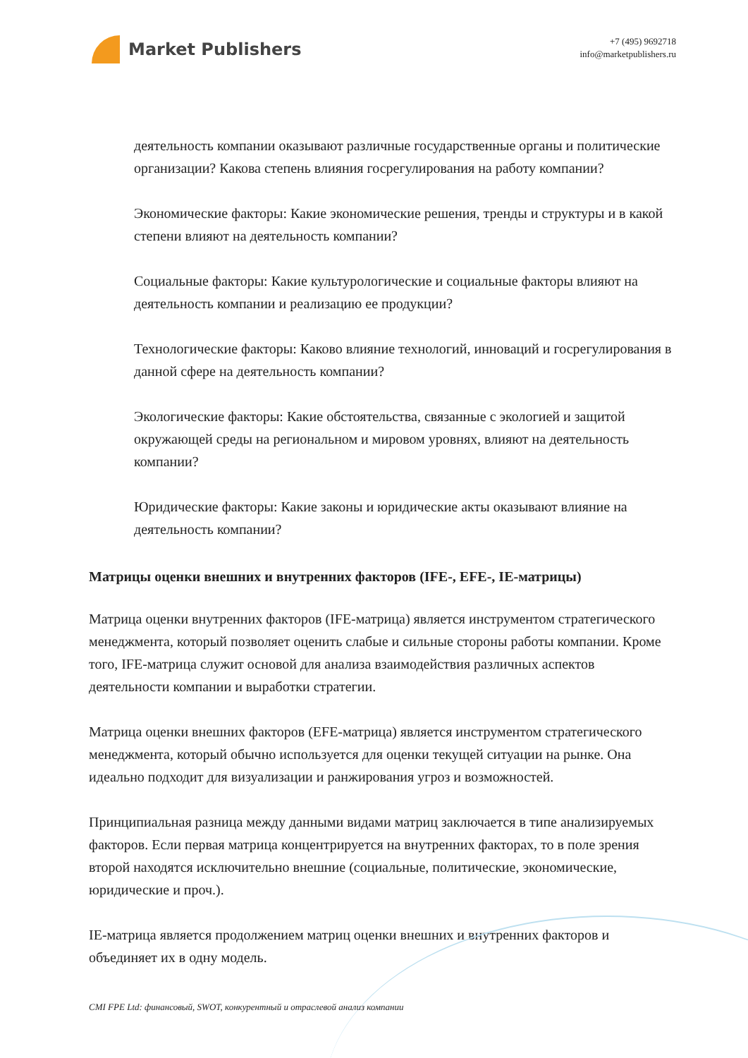Market Publishers
+7 (495) 9692718
info@marketpublishers.ru
деятельность компании оказывают различные государственные органы и политические организации? Какова степень влияния госрегулирования на работу компании?
Экономические факторы: Какие экономические решения, тренды и структуры и в какой степени влияют на деятельность компании?
Социальные факторы: Какие культурологические и социальные факторы влияют на деятельность компании и реализацию ее продукции?
Технологические факторы: Каково влияние технологий, инноваций и госрегулирования в данной сфере на деятельность компании?
Экологические факторы: Какие обстоятельства, связанные с экологией и защитой окружающей среды на региональном и мировом уровнях, влияют на деятельность компании?
Юридические факторы: Какие законы и юридические акты оказывают влияние на деятельность компании?
Матрицы оценки внешних и внутренних факторов (IFE-, EFE-, IE-матрицы)
Матрица оценки внутренних факторов (IFE-матрица) является инструментом стратегического менеджмента, который позволяет оценить слабые и сильные стороны работы компании. Кроме того, IFE-матрица служит основой для анализа взаимодействия различных аспектов деятельности компании и выработки стратегии.
Матрица оценки внешних факторов (EFE-матрица) является инструментом стратегического менеджмента, который обычно используется для оценки текущей ситуации на рынке. Она идеально подходит для визуализации и ранжирования угроз и возможностей.
Принципиальная разница между данными видами матриц заключается в типе анализируемых факторов. Если первая матрица концентрируется на внутренних факторах, то в поле зрения второй находятся исключительно внешние (социальные, политические, экономические, юридические и проч.).
IE-матрица является продолжением матриц оценки внешних и внутренних факторов и объединяет их в одну модель.
CMI FPE Ltd: финансовый, SWOT, конкурентный и отраслевой анализ компании